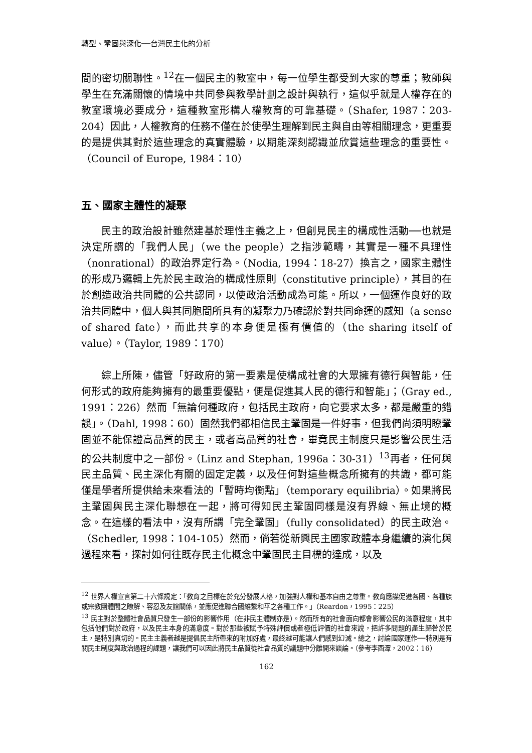轉型、鞏固與深化──台灣民主化的分析
間的密切關聯性。<sup>12</sup>在一個民主的教室中，每一位學生都受到大家的尊重；教師與學生在充滿關懷的情境中共同參與教學計劃之設計與執行，這似乎就是人權存在的教室環境必要成分，這種教室形構人權教育的可靠基礎。（Shafer, 1987：203-204）因此，人權教育的任務不僅在於使學生理解到民主與自由等相關理念，更重要的是提供其對於這些理念的真實體驗，以期能深刻認識並欣賞這些理念的重要性。（Council of Europe, 1984：10）
五、國家主體性的凝聚
民主的政治設計雖然建基於理性主義之上，但創見民主的構成性活動──也就是決定所謂的「我們人民」（we the people）之指涉範疇，其實是一種不具理性（nonrational）的政治界定行為。（Nodia, 1994：18-27）換言之，國家主體性的形成乃邏輯上先於民主政治的構成性原則（constitutive principle），其目的在於創造政治共同體的公共認同，以使政治活動成為可能。所以，一個運作良好的政治共同體中，個人與其同胞間所具有的凝聚力乃確認於對共同命運的感知（a sense of shared fate），而此共享的本身便是極有價值的（the sharing itself of value）。（Taylor, 1989：170）
綜上所陳，儘管「好政府的第一要素是使構成社會的大眾擁有德行與智能，任何形式的政府能夠擁有的最重要優點，便是促進其人民的德行和智能」；（Gray ed., 1991：226）然而「無論何種政府，包括民主政府，向它要求太多，都是嚴重的錯誤」。（Dahl, 1998：60）固然我們都相信民主鞏固是一件好事，但我們尚須明瞭鞏固並不能保證高品質的民主，或者高品質的社會，畢竟民主制度只是影響公民生活的公共制度中之一部份。（Linz and Stephan, 1996a：30-31）<sup>13</sup>再者，任何與民主品質、民主深化有關的固定定義，以及任何對這些概念所擁有的共識，都可能僅是學者所提供給未來看法的「暫時均衡點」（temporary equilibria）。如果將民主鞏固與民主深化聯想在一起，將可得知民主鞏固同樣是沒有界線、無止境的概念。在這樣的看法中，沒有所謂「完全鞏固」（fully consolidated）的民主政治。（Schedler, 1998：104-105）然而，倘若從新興民主國家政體本身繼續的演化與過程來看，探討如何往既存民主化概念中鞏固民主目標的達成，以及
<sup>12</sup> 世界人權宣言第二十六條規定：「教育之目標在於充分發展人格，加強對人權和基本自由之尊重。教育應謀促進各國、各種族或宗教團體間之瞭解、容忍及友誼關係，並應促進聯合國維繫和平之各種工作。」（Reardon，1995：225）
<sup>13</sup> 民主對於整體社會品質只發生一部份的影響作用（在非民主體制亦是）。然而所有的社會面向都會影響公民的滿意程度，其中包括他們對於政府，以及民主本身的滿意度。對於那些被賦予特殊評價或者極低評價的社會來說，把許多問題的產生歸咎於民主，是特別真切的。民主主義者越是提倡民主所帶來的附加好處，最終越可能讓人們感到幻滅。總之，討論國家運作──特別是有關民主制度與政治過程的課題，讓我們可以因此將民主品質從社會品質的議題中分離開來談論。（參考李酉潭，2002：16）
162